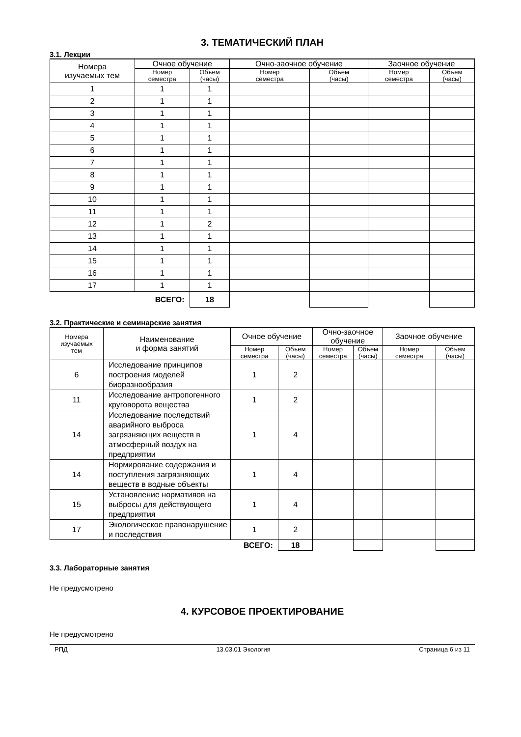3. ТЕМАТИЧЕСКИЙ ПЛАН
3.1. Лекции
| Номера изучаемых тем | Очное обучение | | Очно-заочное обучение | | Заочное обучение | |
| --- | --- | --- | --- | --- | --- | --- |
| | Номер семестра | Объем (часы) | Номер семестра | Объем (часы) | Номер семестра | Объем (часы) |
| 1 | 1 | 1 | | | | |
| 2 | 1 | 1 | | | | |
| 3 | 1 | 1 | | | | |
| 4 | 1 | 1 | | | | |
| 5 | 1 | 1 | | | | |
| 6 | 1 | 1 | | | | |
| 7 | 1 | 1 | | | | |
| 8 | 1 | 1 | | | | |
| 9 | 1 | 1 | | | | |
| 10 | 1 | 1 | | | | |
| 11 | 1 | 1 | | | | |
| 12 | 1 | 2 | | | | |
| 13 | 1 | 1 | | | | |
| 14 | 1 | 1 | | | | |
| 15 | 1 | 1 | | | | |
| 16 | 1 | 1 | | | | |
| 17 | 1 | 1 | | | | |
| ВСЕГО: | | 18 | | | | |
3.2. Практические и семинарские занятия
| Номера изучаемых тем | Наименование и форма занятий | Очное обучение | | Очно-заочное обучение | | Заочное обучение | |
| --- | --- | --- | --- | --- | --- | --- | --- |
| | | Номер семестра | Объем (часы) | Номер семестра | Объем (часы) | Номер семестра | Объем (часы) |
| 6 | Исследование принципов построения моделей биоразнообразия | 1 | 2 | | | | |
| 11 | Исследование антропогенного круговорота вещества | 1 | 2 | | | | |
| 14 | Исследование последствий аварийного выброса загрязняющих веществ в атмосферный воздух на предприятии | 1 | 4 | | | | |
| 14 | Нормирование содержания и поступления загрязняющих веществ в водные объекты | 1 | 4 | | | | |
| 15 | Установление нормативов на выбросы для действующего предприятия | 1 | 4 | | | | |
| 17 | Экологическое правонарушение и последствия | 1 | 2 | | | | |
| ВСЕГО: | | | 18 | | | | |
3.3. Лабораторные занятия
Не предусмотрено
4. КУРСОВОЕ ПРОЕКТИРОВАНИЕ
Не предусмотрено
РПД 13.03.01 Экология Страница 6 из 11